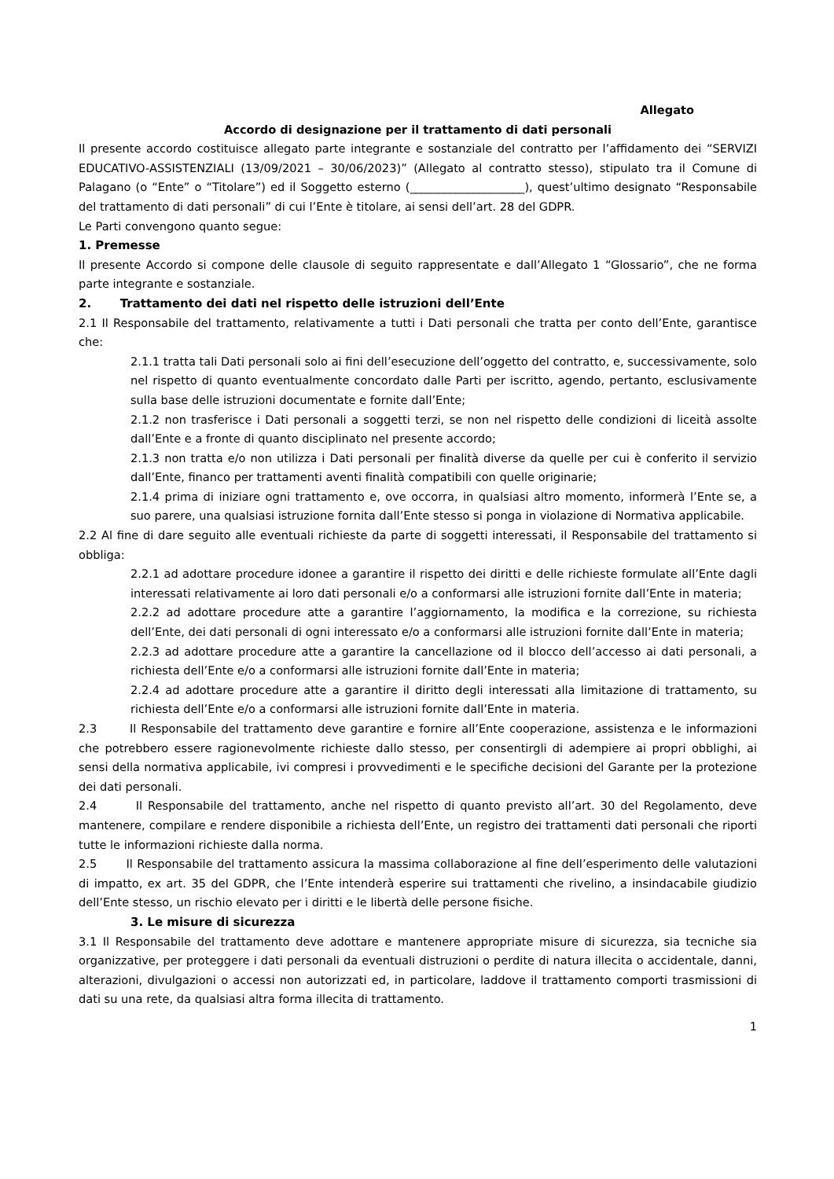Allegato
Accordo di designazione per il trattamento di dati personali
Il presente accordo costituisce allegato parte integrante e sostanziale del contratto per l’affidamento dei “SERVIZI EDUCATIVO-ASSISTENZIALI (13/09/2021 – 30/06/2023)” (Allegato al contratto stesso), stipulato tra il Comune di Palagano (o “Ente” o “Titolare”) ed il Soggetto esterno (____________________), quest’ultimo designato “Responsabile del trattamento di dati personali” di cui l’Ente è titolare, ai sensi dell’art. 28 del GDPR.
Le Parti convengono quanto segue:
1. Premesse
Il presente Accordo si compone delle clausole di seguito rappresentate e dall’Allegato 1 “Glossario”, che ne forma parte integrante e sostanziale.
2. Trattamento dei dati nel rispetto delle istruzioni dell’Ente
2.1 Il Responsabile del trattamento, relativamente a tutti i Dati personali che tratta per conto dell’Ente, garantisce che:
2.1.1 tratta tali Dati personali solo ai fini dell’esecuzione dell’oggetto del contratto, e, successivamente, solo nel rispetto di quanto eventualmente concordato dalle Parti per iscritto, agendo, pertanto, esclusivamente sulla base delle istruzioni documentate e fornite dall’Ente;
2.1.2 non trasferisce i Dati personali a soggetti terzi, se non nel rispetto delle condizioni di liceità assolte dall’Ente e a fronte di quanto disciplinato nel presente accordo;
2.1.3 non tratta e/o non utilizza i Dati personali per finalità diverse da quelle per cui è conferito il servizio dall’Ente, financo per trattamenti aventi finalità compatibili con quelle originarie;
2.1.4 prima di iniziare ogni trattamento e, ove occorra, in qualsiasi altro momento, informerà l’Ente se, a suo parere, una qualsiasi istruzione fornita dall’Ente stesso si ponga in violazione di Normativa applicabile.
2.2 Al fine di dare seguito alle eventuali richieste da parte di soggetti interessati, il Responsabile del trattamento si obbliga:
2.2.1 ad adottare procedure idonee a garantire il rispetto dei diritti e delle richieste formulate all’Ente dagli interessati relativamente ai loro dati personali e/o a conformarsi alle istruzioni fornite dall’Ente in materia;
2.2.2 ad adottare procedure atte a garantire l’aggiornamento, la modifica e la correzione, su richiesta dell’Ente, dei dati personali di ogni interessato e/o a conformarsi alle istruzioni fornite dall’Ente in materia;
2.2.3 ad adottare procedure atte a garantire la cancellazione od il blocco dell’accesso ai dati personali, a richiesta dell’Ente e/o a conformarsi alle istruzioni fornite dall’Ente in materia;
2.2.4 ad adottare procedure atte a garantire il diritto degli interessati alla limitazione di trattamento, su richiesta dell’Ente e/o a conformarsi alle istruzioni fornite dall’Ente in materia.
2.3 Il Responsabile del trattamento deve garantire e fornire all’Ente cooperazione, assistenza e le informazioni che potrebbero essere ragionevolmente richieste dallo stesso, per consentirgli di adempiere ai propri obblighi, ai sensi della normativa applicabile, ivi compresi i provvedimenti e le specifiche decisioni del Garante per la protezione dei dati personali.
2.4 Il Responsabile del trattamento, anche nel rispetto di quanto previsto all’art. 30 del Regolamento, deve mantenere, compilare e rendere disponibile a richiesta dell’Ente, un registro dei trattamenti dati personali che riporti tutte le informazioni richieste dalla norma.
2.5 Il Responsabile del trattamento assicura la massima collaborazione al fine dell’esperimento delle valutazioni di impatto, ex art. 35 del GDPR, che l’Ente intenderà esperire sui trattamenti che rivelino, a insindacabile giudizio dell’Ente stesso, un rischio elevato per i diritti e le libertà delle persone fisiche.
3. Le misure di sicurezza
3.1 Il Responsabile del trattamento deve adottare e mantenere appropriate misure di sicurezza, sia tecniche sia organizzative, per proteggere i dati personali da eventuali distruzioni o perdite di natura illecita o accidentale, danni, alterazioni, divulgazioni o accessi non autorizzati ed, in particolare, laddove il trattamento comporti trasmissioni di dati su una rete, da qualsiasi altra forma illecita di trattamento.
1